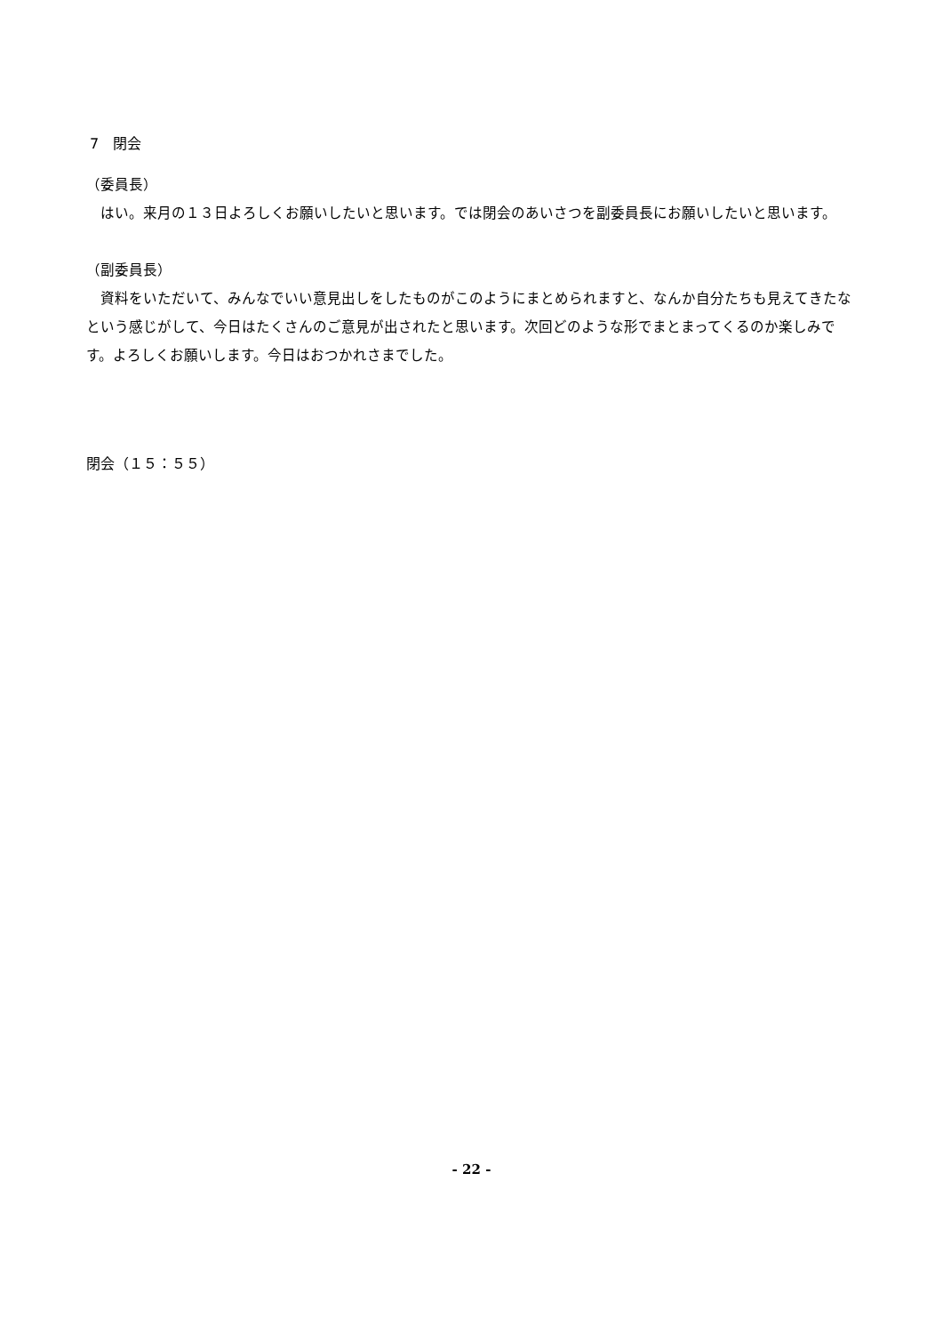7　閉会
（委員長）
　はい。来月の１３日よろしくお願いしたいと思います。では閉会のあいさつを副委員長にお願いしたいと思います。
（副委員長）
　資料をいただいて、みんなでいい意見出しをしたものがこのようにまとめられますと、なんか自分たちも見えてきたなという感じがして、今日はたくさんのご意見が出されたと思います。次回どのような形でまとまってくるのか楽しみです。よろしくお願いします。今日はおつかれさまでした。
閉会（１５：５５）
- 22 -